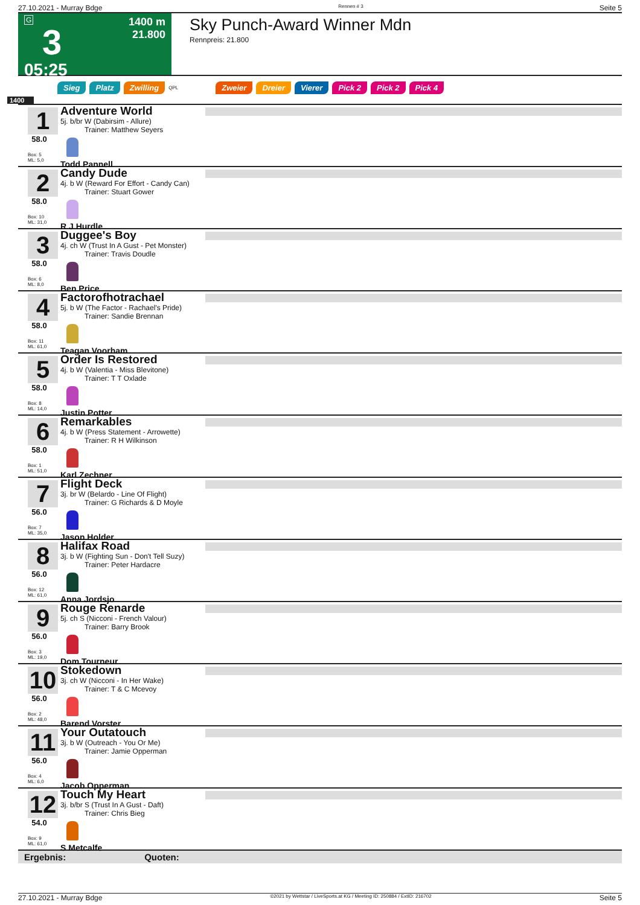27.10.2021 - Murray Bdge Rennen # 3 Seite 5
G
3
05:25
1400 m
21.800
Sky Punch-Award Winner Mdn
Rennpreis: 21.800
Sieg Platz Zwilling QPL Zweier Dreier Vierer Pick 2 Pick 2 Pick 4
1400
1
58.0
Box: 5
ML: 5,0
Adventure World
5j. b/br W (Dabirsim - Allure)
Trainer: Matthew Seyers
Todd Pannell
2
58.0
Box: 10
ML: 31,0
Candy Dude
4j. b W (Reward For Effort - Candy Can)
Trainer: Stuart Gower
R J Hurdle
3
58.0
Box: 6
ML: 8,0
Duggee's Boy
4j. ch W (Trust In A Gust - Pet Monster)
Trainer: Travis Doudle
Ben Price
4
58.0
Box: 11
ML: 61,0
Factorofhotrachael
5j. b W (The Factor - Rachael's Pride)
Trainer: Sandie Brennan
Teagan Voorham
5
58.0
Box: 8
ML: 14,0
Order Is Restored
4j. b W (Valentia - Miss Blevitone)
Trainer: T T Oxlade
Justin Potter
6
58.0
Box: 1
ML: 51,0
Remarkables
4j. b W (Press Statement - Arrowette)
Trainer: R H Wilkinson
Karl Zechner
7
56.0
Box: 7
ML: 35,0
Flight Deck
3j. br W (Belardo - Line Of Flight)
Trainer: G Richards & D Moyle
Jason Holder
8
56.0
Box: 12
ML: 61,0
Halifax Road
3j. b W (Fighting Sun - Don't Tell Suzy)
Trainer: Peter Hardacre
Anna Jordsjo
9
56.0
Box: 3
ML: 19,0
Rouge Renarde
5j. ch S (Nicconi - French Valour)
Trainer: Barry Brook
Dom Tourneur
10
56.0
Box: 2
ML: 48,0
Stokedown
3j. ch W (Nicconi - In Her Wake)
Trainer: T & C Mcevoy
Barend Vorster
11
56.0
Box: 4
ML: 6,0
Your Outatouch
3j. b W (Outreach - You Or Me)
Trainer: Jamie Opperman
Jacob Opperman
12
54.0
Box: 9
ML: 61,0
Touch My Heart
3j. b/br S (Trust In A Gust - Daft)
Trainer: Chris Bieg
S Metcalfe
Ergebnis: Quoten:
27.10.2021 - Murray Bdge ©2021 by Wettstar / LiveSports.at KG / Meeting ID: 250884 / ExtID: 216702 Seite 5